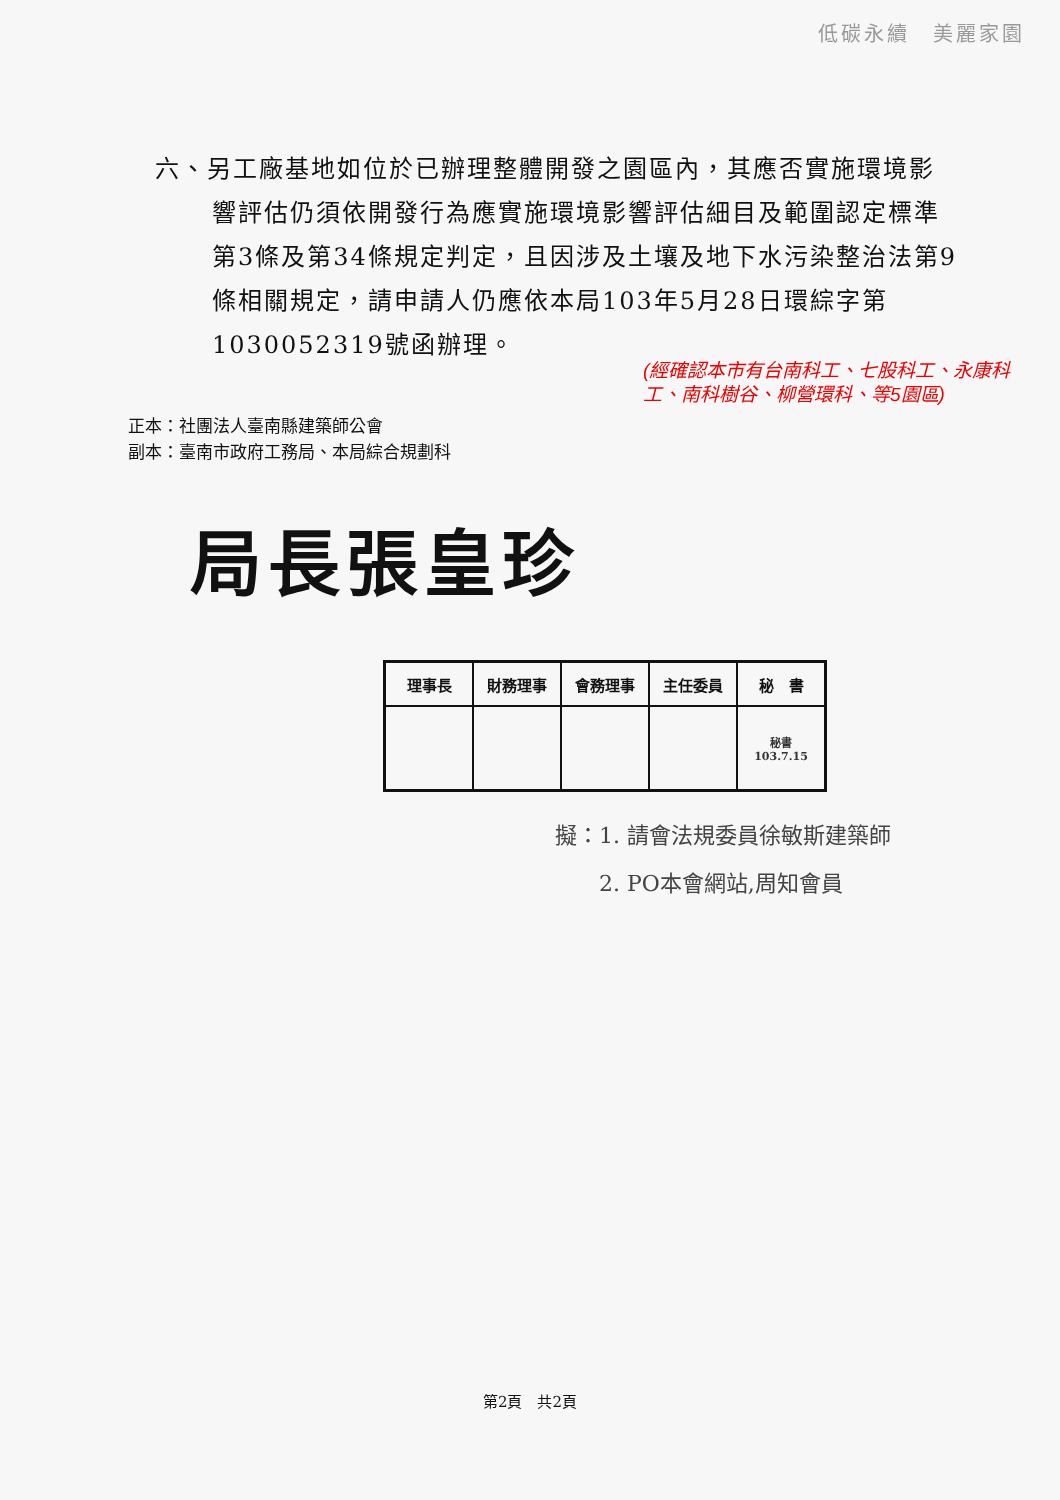低碳永續　美麗家園
六、另工廠基地如位於已辦理整體開發之園區內，其應否實施環境影響評估仍須依開發行為應實施環境影響評估細目及範圍認定標準第3條及第34條規定判定，且因涉及土壤及地下水污染整治法第9條相關規定，請申請人仍應依本局103年5月28日環綜字第1030052319號函辦理。
(經確認本市有台南科工、七股科工、永康科工、南科樹谷、柳營環科、等5園區)
正本：社團法人臺南縣建築師公會
副本：臺南市政府工務局、本局綜合規劃科
局長張皇珍
| 理事長 | 財務理事 | 會務理事 | 主任委員 | 秘 書 |
| | | | | 秘書 103.7.15 |
擬：1. 請會法規委員徐敏斯建築師
　　2. PO本會網站,周知會員
第2頁　共2頁